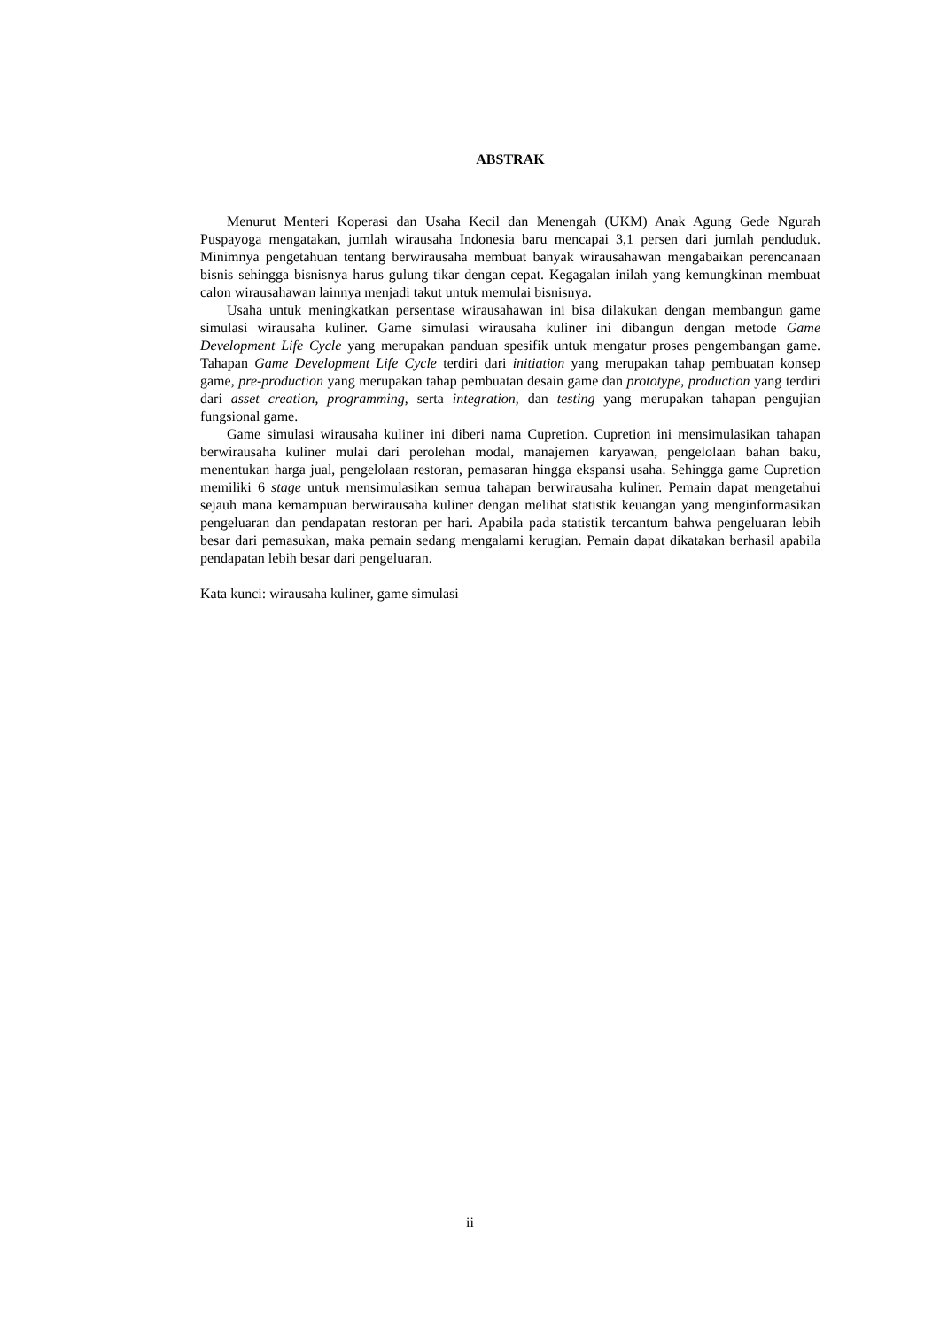ABSTRAK
Menurut Menteri Koperasi dan Usaha Kecil dan Menengah (UKM) Anak Agung Gede Ngurah Puspayoga mengatakan, jumlah wirausaha Indonesia baru mencapai 3,1 persen dari jumlah penduduk. Minimnya pengetahuan tentang berwirausaha membuat banyak wirausahawan mengabaikan perencanaan bisnis sehingga bisnisnya harus gulung tikar dengan cepat. Kegagalan inilah yang kemungkinan membuat calon wirausahawan lainnya menjadi takut untuk memulai bisnisnya.
Usaha untuk meningkatkan persentase wirausahawan ini bisa dilakukan dengan membangun game simulasi wirausaha kuliner. Game simulasi wirausaha kuliner ini dibangun dengan metode Game Development Life Cycle yang merupakan panduan spesifik untuk mengatur proses pengembangan game. Tahapan Game Development Life Cycle terdiri dari initiation yang merupakan tahap pembuatan konsep game, pre-production yang merupakan tahap pembuatan desain game dan prototype, production yang terdiri dari asset creation, programming, serta integration, dan testing yang merupakan tahapan pengujian fungsional game.
Game simulasi wirausaha kuliner ini diberi nama Cupretion. Cupretion ini mensimulasikan tahapan berwirausaha kuliner mulai dari perolehan modal, manajemen karyawan, pengelolaan bahan baku, menentukan harga jual, pengelolaan restoran, pemasaran hingga ekspansi usaha. Sehingga game Cupretion memiliki 6 stage untuk mensimulasikan semua tahapan berwirausaha kuliner. Pemain dapat mengetahui sejauh mana kemampuan berwirausaha kuliner dengan melihat statistik keuangan yang menginformasikan pengeluaran dan pendapatan restoran per hari. Apabila pada statistik tercantum bahwa pengeluaran lebih besar dari pemasukan, maka pemain sedang mengalami kerugian. Pemain dapat dikatakan berhasil apabila pendapatan lebih besar dari pengeluaran.
Kata kunci: wirausaha kuliner, game simulasi
ii